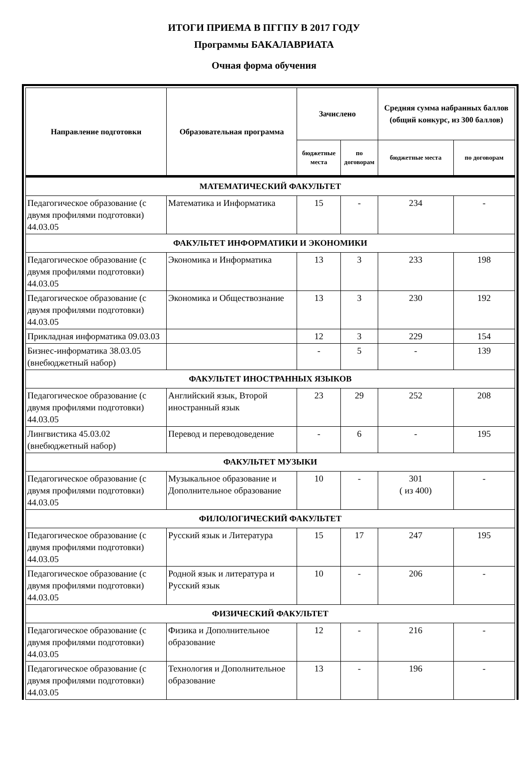ИТОГИ ПРИЕМА В ПГГПУ В 2017 ГОДУ
Программы БАКАЛАВРИАТА
Очная форма обучения
| Направление подготовки | Образовательная программа | Зачислено | | Средняя сумма набранных баллов (общий конкурс, из 300 баллов) | |
| --- | --- | --- | --- | --- | --- |
| | | бюджетные места | по договорам | бюджетные места | по договорам |
| МАТЕМАТИЧЕСКИЙ ФАКУЛЬТЕТ | | | | | |
| Педагогическое образование (с двумя профилями подготовки) 44.03.05 | Математика и Информатика | 15 | - | 234 | - |
| ФАКУЛЬТЕТ ИНФОРМАТИКИ И ЭКОНОМИКИ | | | | | |
| Педагогическое образование (с двумя профилями подготовки) 44.03.05 | Экономика и Информатика | 13 | 3 | 233 | 198 |
| Педагогическое образование (с двумя профилями подготовки) 44.03.05 | Экономика и Обществознание | 13 | 3 | 230 | 192 |
| Прикладная информатика 09.03.03 | | 12 | 3 | 229 | 154 |
| Бизнес-информатика 38.03.05 (внебюджетный набор) | | - | 5 | - | 139 |
| ФАКУЛЬТЕТ ИНОСТРАННЫХ ЯЗЫКОВ | | | | | |
| Педагогическое образование (с двумя профилями подготовки) 44.03.05 | Английский язык, Второй иностранный язык | 23 | 29 | 252 | 208 |
| Лингвистика 45.03.02 (внебюджетный набор) | Перевод и переводоведение | - | 6 | - | 195 |
| ФАКУЛЬТЕТ МУЗЫКИ | | | | | |
| Педагогическое образование (с двумя профилями подготовки) 44.03.05 | Музыкальное образование и Дополнительное образование | 10 | - | 301 ( из 400) | - |
| ФИЛОЛОГИЧЕСКИЙ ФАКУЛЬТЕТ | | | | | |
| Педагогическое образование (с двумя профилями подготовки) 44.03.05 | Русский язык и Литература | 15 | 17 | 247 | 195 |
| Педагогическое образование (с двумя профилями подготовки) 44.03.05 | Родной язык и литература и Русский язык | 10 | - | 206 | - |
| ФИЗИЧЕСКИЙ ФАКУЛЬТЕТ | | | | | |
| Педагогическое образование (с двумя профилями подготовки) 44.03.05 | Физика и Дополнительное образование | 12 | - | 216 | - |
| Педагогическое образование (с двумя профилями подготовки) 44.03.05 | Технология и Дополнительное образование | 13 | - | 196 | - |